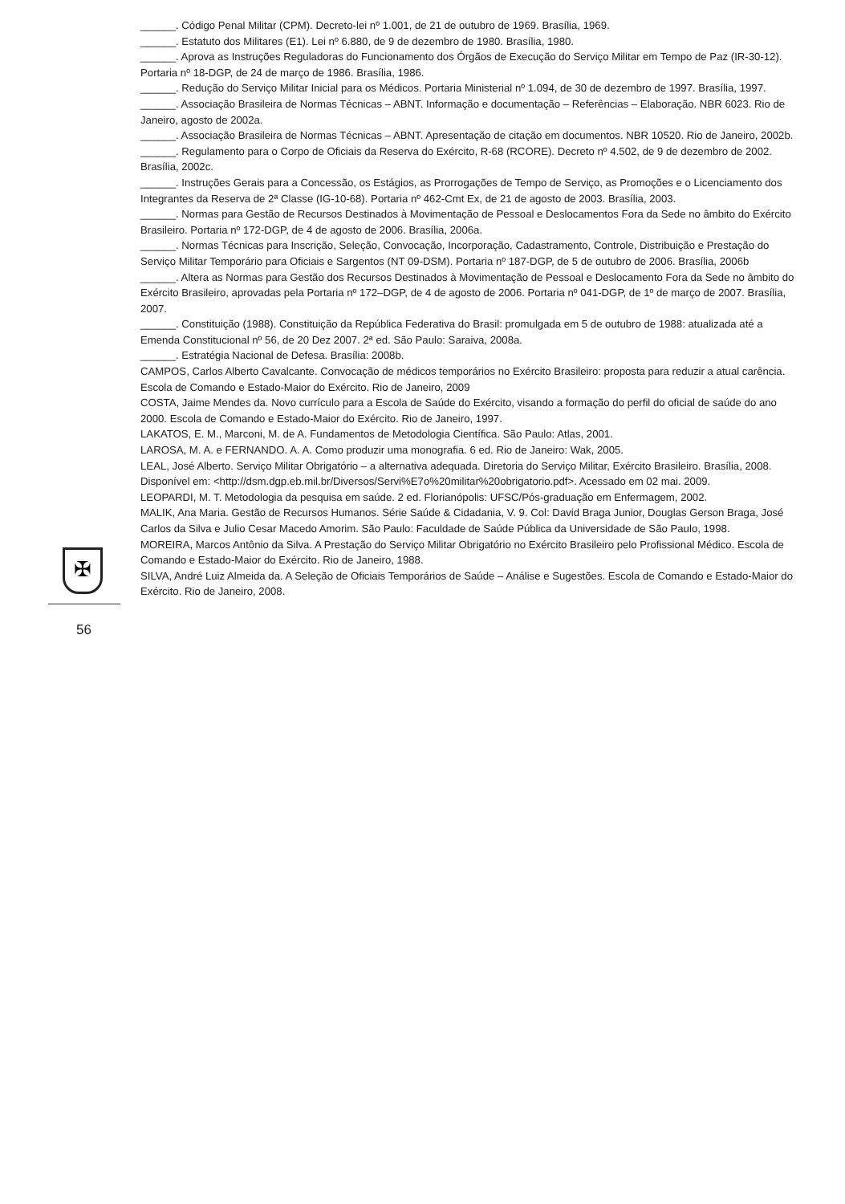✠
56
______. Código Penal Militar (CPM). Decreto-lei nº 1.001, de 21 de outubro de 1969. Brasília, 1969.
______. Estatuto dos Militares (E1). Lei nº 6.880, de 9 de dezembro de 1980. Brasília, 1980.
______. Aprova as Instruções Reguladoras do Funcionamento dos Órgãos de Execução do Serviço Militar em Tempo de Paz (IR-30-12). Portaria nº 18-DGP, de 24 de março de 1986. Brasília, 1986.
______. Redução do Serviço Militar Inicial para os Médicos. Portaria Ministerial nº 1.094, de 30 de dezembro de 1997. Brasília, 1997.
______. Associação Brasileira de Normas Técnicas – ABNT. Informação e documentação – Referências – Elaboração. NBR 6023. Rio de Janeiro, agosto de 2002a.
______. Associação Brasileira de Normas Técnicas – ABNT. Apresentação de citação em documentos. NBR 10520. Rio de Janeiro, 2002b.
______. Regulamento para o Corpo de Oficiais da Reserva do Exército, R-68 (RCORE). Decreto nº 4.502, de 9 de dezembro de 2002. Brasília, 2002c.
______. Instruções Gerais para a Concessão, os Estágios, as Prorrogações de Tempo de Serviço, as Promoções e o Licenciamento dos Integrantes da Reserva de 2ª Classe (IG-10-68). Portaria nº 462-Cmt Ex, de 21 de agosto de 2003. Brasília, 2003.
______. Normas para Gestão de Recursos Destinados à Movimentação de Pessoal e Deslocamentos Fora da Sede no âmbito do Exército Brasileiro. Portaria nº 172-DGP, de 4 de agosto de 2006. Brasília, 2006a.
______. Normas Técnicas para Inscrição, Seleção, Convocação, Incorporação, Cadastramento, Controle, Distribuição e Prestação do Serviço Militar Temporário para Oficiais e Sargentos (NT 09-DSM). Portaria nº 187-DGP, de 5 de outubro de 2006. Brasília, 2006b
______. Altera as Normas para Gestão dos Recursos Destinados à Movimentação de Pessoal e Deslocamento Fora da Sede no âmbito do Exército Brasileiro, aprovadas pela Portaria nº 172–DGP, de 4 de agosto de 2006. Portaria nº 041-DGP, de 1º de março de 2007. Brasília, 2007.
______. Constituição (1988). Constituição da República Federativa do Brasil: promulgada em 5 de outubro de 1988: atualizada até a Emenda Constitucional nº 56, de 20 Dez 2007. 2ª ed. São Paulo: Saraiva, 2008a.
______. Estratégia Nacional de Defesa. Brasília: 2008b.
CAMPOS, Carlos Alberto Cavalcante. Convocação de médicos temporários no Exército Brasileiro: proposta para reduzir a atual carência. Escola de Comando e Estado-Maior do Exército. Rio de Janeiro, 2009
COSTA, Jaime Mendes da. Novo currículo para a Escola de Saúde do Exército, visando a formação do perfil do oficial de saúde do ano 2000. Escola de Comando e Estado-Maior do Exército. Rio de Janeiro, 1997.
LAKATOS, E. M., Marconi, M. de A. Fundamentos de Metodologia Científica. São Paulo: Atlas, 2001.
LAROSA, M. A. e FERNANDO. A. A. Como produzir uma monografia. 6 ed. Rio de Janeiro: Wak, 2005.
LEAL, José Alberto. Serviço Militar Obrigatório – a alternativa adequada. Diretoria do Serviço Militar, Exército Brasileiro. Brasília, 2008. Disponível em: <http://dsm.dgp.eb.mil.br/Diversos/Servi%E7o%20militar%20obrigatorio.pdf>. Acessado em 02 mai. 2009.
LEOPARDI, M. T. Metodologia da pesquisa em saúde. 2 ed. Florianópolis: UFSC/Pós-graduação em Enfermagem, 2002.
MALIK, Ana Maria. Gestão de Recursos Humanos. Série Saúde & Cidadania, V. 9. Col: David Braga Junior, Douglas Gerson Braga, José Carlos da Silva e Julio Cesar Macedo Amorim. São Paulo: Faculdade de Saúde Pública da Universidade de São Paulo, 1998.
MOREIRA, Marcos Antônio da Silva. A Prestação do Serviço Militar Obrigatório no Exército Brasileiro pelo Profissional Médico. Escola de Comando e Estado-Maior do Exército. Rio de Janeiro, 1988.
SILVA, André Luiz Almeida da. A Seleção de Oficiais Temporários de Saúde – Análise e Sugestões. Escola de Comando e Estado-Maior do Exército. Rio de Janeiro, 2008.